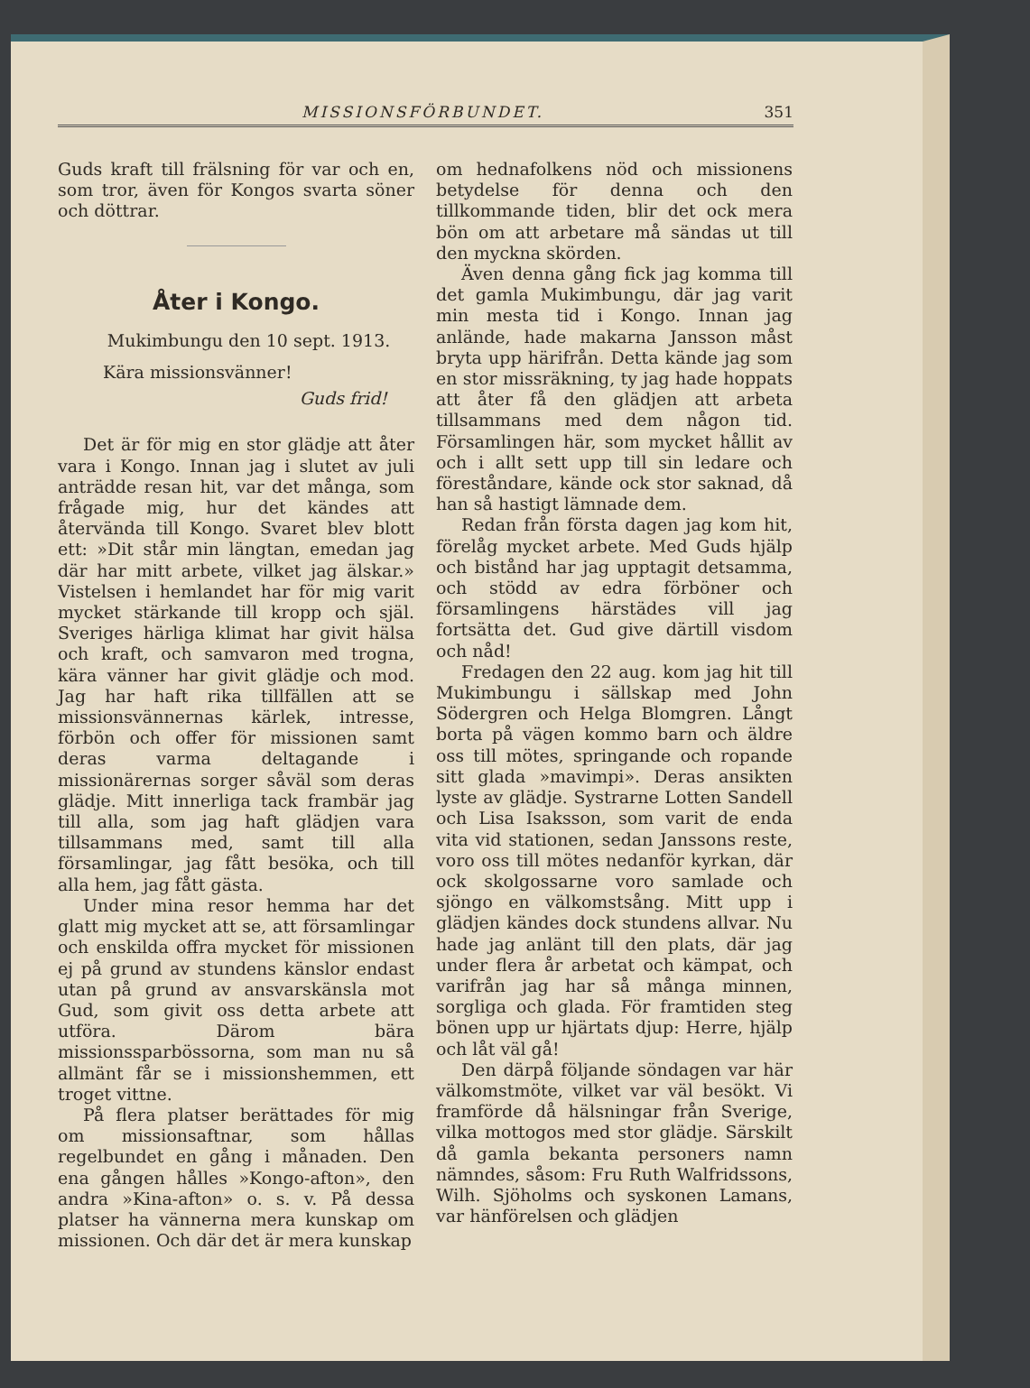MISSIONSFÖRBUNDET. 351
Guds kraft till frälsning för var och en, som tror, även för Kongos svarta söner och döttrar.
Åter i Kongo.
Mukimbungu den 10 sept. 1913.
Kära missionsvänner!
Guds frid!
Det är för mig en stor glädje att åter vara i Kongo. Innan jag i slutet av juli anträdde resan hit, var det många, som frågade mig, hur det kändes att återvända till Kongo. Svaret blev blott ett: »Dit står min längtan, emedan jag där har mitt arbete, vilket jag älskar.» Vistelsen i hemlandet har för mig varit mycket stärkande till kropp och själ. Sveriges härliga klimat har givit hälsa och kraft, och samvaron med trogna, kära vänner har givit glädje och mod. Jag har haft rika tillfällen att se missionsvännernas kärlek, intresse, förbön och offer för missionen samt deras varma deltagande i missionärernas sorger såväl som deras glädje. Mitt innerliga tack frambär jag till alla, som jag haft glädjen vara tillsammans med, samt till alla församlingar, jag fått besöka, och till alla hem, jag fått gästa.
Under mina resor hemma har det glatt mig mycket att se, att församlingar och enskilda offra mycket för missionen ej på grund av stundens känslor endast utan på grund av ansvarskänsla mot Gud, som givit oss detta arbete att utföra. Därom bära missionssparbössorna, som man nu så allmänt får se i missionshemmen, ett troget vittne.
På flera platser berättades för mig om missionsaftnar, som hållas regelbundet en gång i månaden. Den ena gången hålles »Kongo-afton», den andra »Kina-afton» o. s. v. På dessa platser ha vännerna mera kunskap om missionen. Och där det är mera kunskap
om hednafolkens nöd och missionens betydelse för denna och den tillkommande tiden, blir det ock mera bön om att arbetare må sändas ut till den myckna skörden.
Även denna gång fick jag komma till det gamla Mukimbungu, där jag varit min mesta tid i Kongo. Innan jag anlände, hade makarna Jansson måst bryta upp härifrån. Detta kände jag som en stor missräkning, ty jag hade hoppats att åter få den glädjen att arbeta tillsammans med dem någon tid. Församlingen här, som mycket hållit av och i allt sett upp till sin ledare och föreståndare, kände ock stor saknad, då han så hastigt lämnade dem.
Redan från första dagen jag kom hit, förelåg mycket arbete. Med Guds hjälp och bistånd har jag upptagit detsamma, och stödd av edra förböner och församlingens härstädes vill jag fortsätta det. Gud give därtill visdom och nåd!
Fredagen den 22 aug. kom jag hit till Mukimbungu i sällskap med John Södergren och Helga Blomgren. Långt borta på vägen kommo barn och äldre oss till mötes, springande och ropande sitt glada »mavimpi». Deras ansikten lyste av glädje. Systrarne Lotten Sandell och Lisa Isaksson, som varit de enda vita vid stationen, sedan Janssons reste, voro oss till mötes nedanför kyrkan, där ock skolgossarne voro samlade och sjöngo en välkomstsång. Mitt upp i glädjen kändes dock stundens allvar. Nu hade jag anlänt till den plats, där jag under flera år arbetat och kämpat, och varifrån jag har så många minnen, sorgliga och glada. För framtiden steg bönen upp ur hjärtats djup: Herre, hjälp och låt väl gå!
Den därpå följande söndagen var här välkomstmöte, vilket var väl besökt. Vi framförde då hälsningar från Sverige, vilka mottogos med stor glädje. Särskilt då gamla bekanta personers namn nämndes, såsom: Fru Ruth Walfridssons, Wilh. Sjöholms och syskonen Lamans, var hänförelsen och glädjen